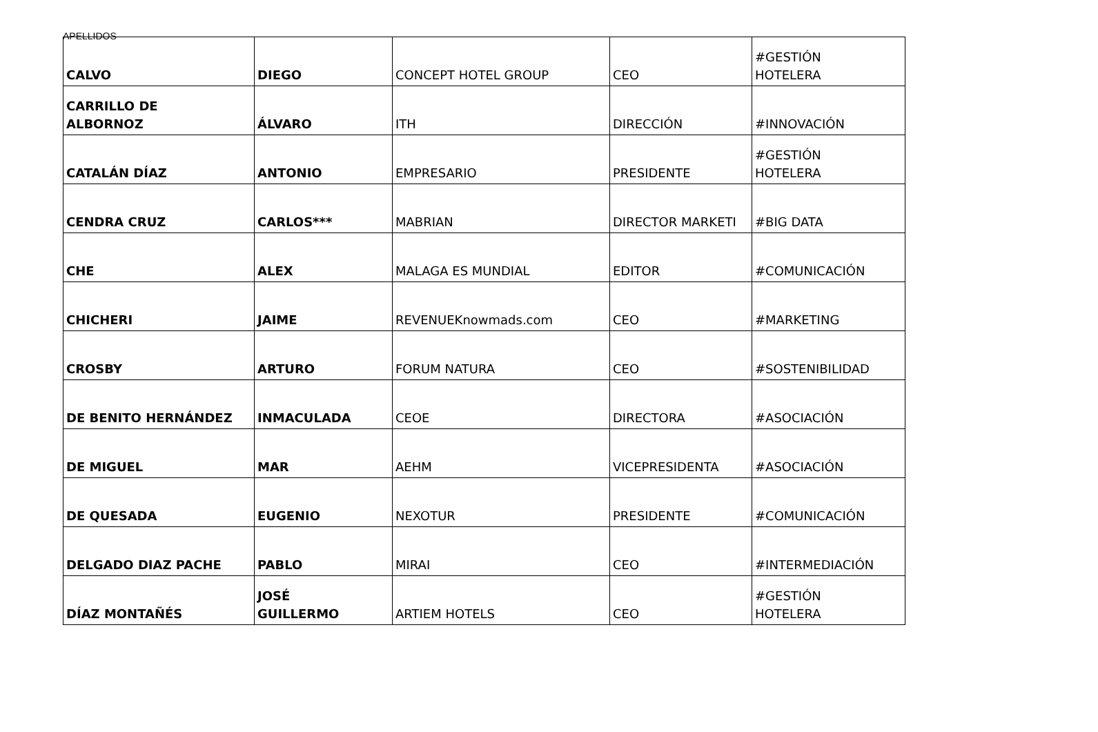APELLIDOS
| CALVO | DIEGO | CONCEPT HOTEL GROUP | CEO | #GESTIÓN HOTELERA |
| CARRILLO DE ALBORNOZ | ÁLVARO | ITH | DIRECCIÓN | #INNOVACIÓN |
| CATALÁN DÍAZ | ANTONIO | EMPRESARIO | PRESIDENTE | #GESTIÓN HOTELERA |
| CENDRA CRUZ | CARLOS*** | MABRIAN | DIRECTOR MARKETI | #BIG DATA |
| CHE | ALEX | MALAGA ES MUNDIAL | EDITOR | #COMUNICACIÓN |
| CHICHERI | JAIME | REVENUEKnowmads.com | CEO | #MARKETING |
| CROSBY | ARTURO | FORUM NATURA | CEO | #SOSTENIBILIDAD |
| DE BENITO HERNÁNDEZ | INMACULADA | CEOE | DIRECTORA | #ASOCIACIÓN |
| DE MIGUEL | MAR | AEHM | VICEPRESIDENTA | #ASOCIACIÓN |
| DE QUESADA | EUGENIO | NEXOTUR | PRESIDENTE | #COMUNICACIÓN |
| DELGADO DIAZ PACHE | PABLO | MIRAI | CEO | #INTERMEDIACIÓN |
| DÍAZ MONTAÑÉS | JOSÉ GUILLERMO | ARTIEM HOTELS | CEO | #GESTIÓN HOTELERA |